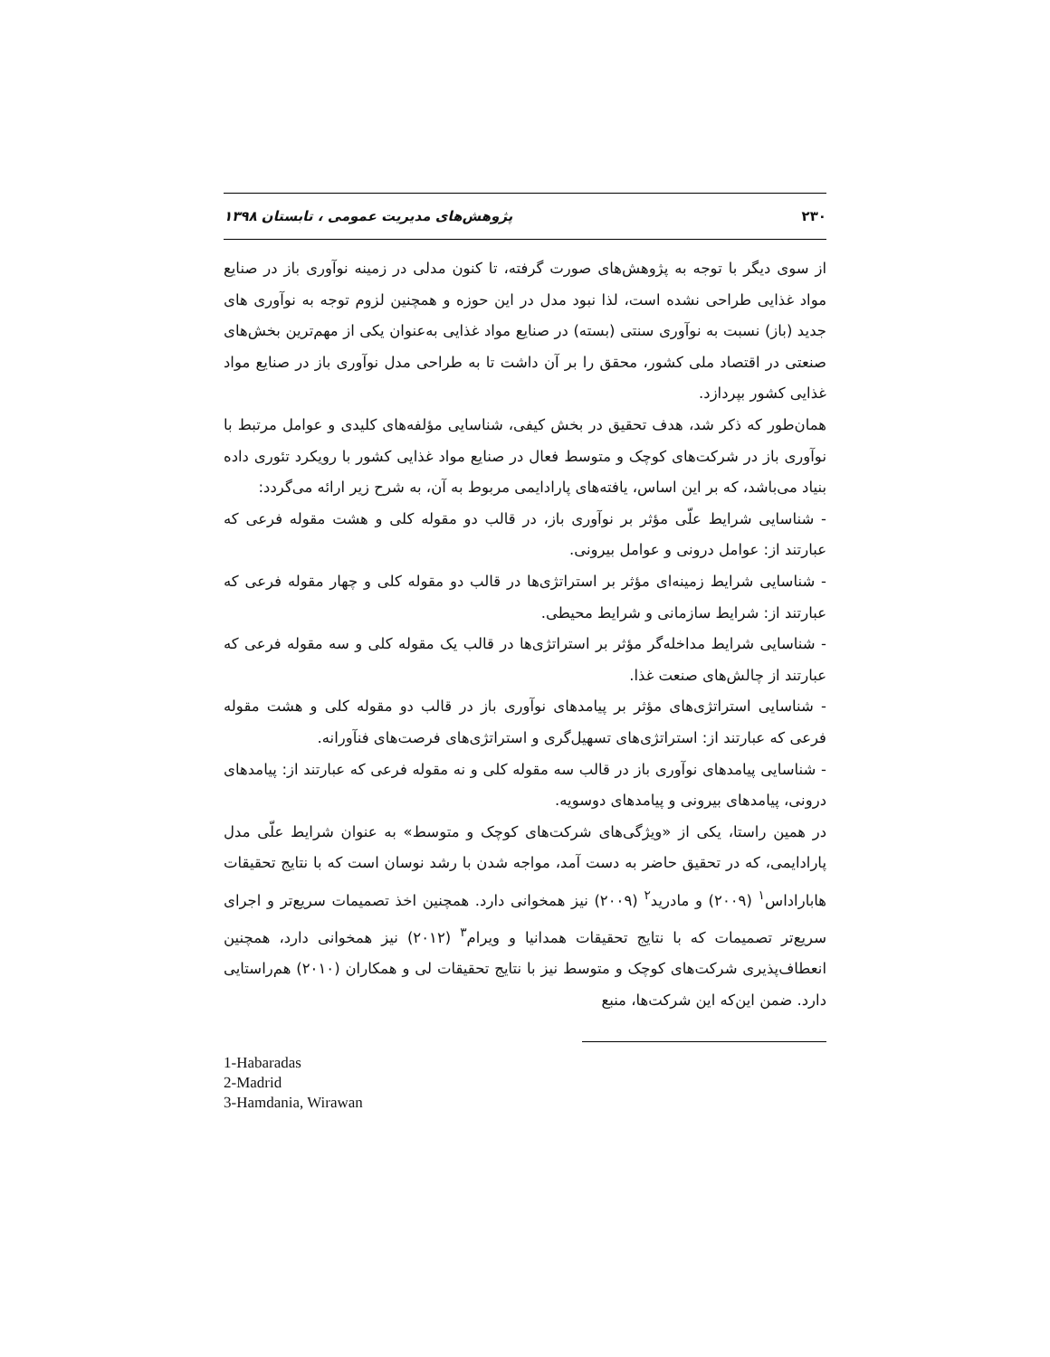۲۳۰ پژوهش‌های مدیریت عمومی ، تابستان ۱۳۹۸
از سوی دیگر با توجه به پژوهش‌های صورت گرفته، تا کنون مدلی در زمینه نوآوری باز در صنایع مواد غذایی طراحی نشده است، لذا نبود مدل در این حوزه و همچنین لزوم توجه به نوآوری های جدید (باز) نسبت به نوآوری سنتی (بسته) در صنایع مواد غذایی به‌عنوان یکی از مهم‌ترین بخش‌های صنعتی در اقتصاد ملی کشور، محقق را بر آن داشت تا به طراحی مدل نوآوری باز در صنایع مواد غذایی کشور بپردازد.
همان‌طور که ذکر شد، هدف تحقیق در بخش کیفی، شناسایی مؤلفه‌های کلیدی و عوامل مرتبط با نوآوری باز در شرکت‌های کوچک و متوسط فعال در صنایع مواد غذایی کشور با رویکرد تئوری داده بنیاد می‌باشد، که بر این اساس، یافته‌های پارادایمی مربوط به آن، به شرح زیر ارائه می‌گردد:
- شناسایی شرایط علّی مؤثر بر نوآوری باز، در قالب دو مقوله کلی و هشت مقوله فرعی که عبارتند از: عوامل درونی و عوامل بیرونی.
- شناسایی شرایط زمینه‌ای مؤثر بر استراتژی‌ها در قالب دو مقوله کلی و چهار مقوله فرعی که عبارتند از: شرایط سازمانی و شرایط محیطی.
- شناسایی شرایط مداخله‌گر مؤثر بر استراتژی‌ها در قالب یک مقوله کلی و سه مقوله فرعی که عبارتند از چالش‌های صنعت غذا.
- شناسایی استراتژی‌های مؤثر بر پیامدهای نوآوری باز در قالب دو مقوله کلی و هشت مقوله فرعی که عبارتند از: استراتژی‌های تسهیل‌گری و استراتژی‌های فرصت‌های فنآورانه.
- شناسایی پیامدهای نوآوری باز در قالب سه مقوله کلی و نه مقوله فرعی که عبارتند از: پیامدهای درونی، پیامدهای بیرونی و پیامدهای دوسویه.
در همین راستا، یکی از «ویژگی‌های شرکت‌های کوچک و متوسط» به عنوان شرایط علّی مدل پارادایمی، که در تحقیق حاضر به دست آمد، مواجه شدن با رشد نوسان است که با نتایج تحقیقات هاباراداس<sup>۱</sup> (۲۰۰۹) و مادرید<sup>۲</sup> (۲۰۰۹) نیز همخوانی دارد. همچنین اخذ تصمیمات سریع‌تر و اجرای سریع‌تر تصمیمات که با نتایج تحقیقات همدانیا و ویرام<sup>۳</sup> (۲۰۱۲) نیز همخوانی دارد، همچنین انعطاف‌پذیری شرکت‌های کوچک و متوسط نیز با نتایج تحقیقات لی و همکاران (۲۰۱۰) هم‌راستایی دارد. ضمن این‌که این شرکت‌ها، منبع
1-Habaradas
2-Madrid
3-Hamdania, Wirawan